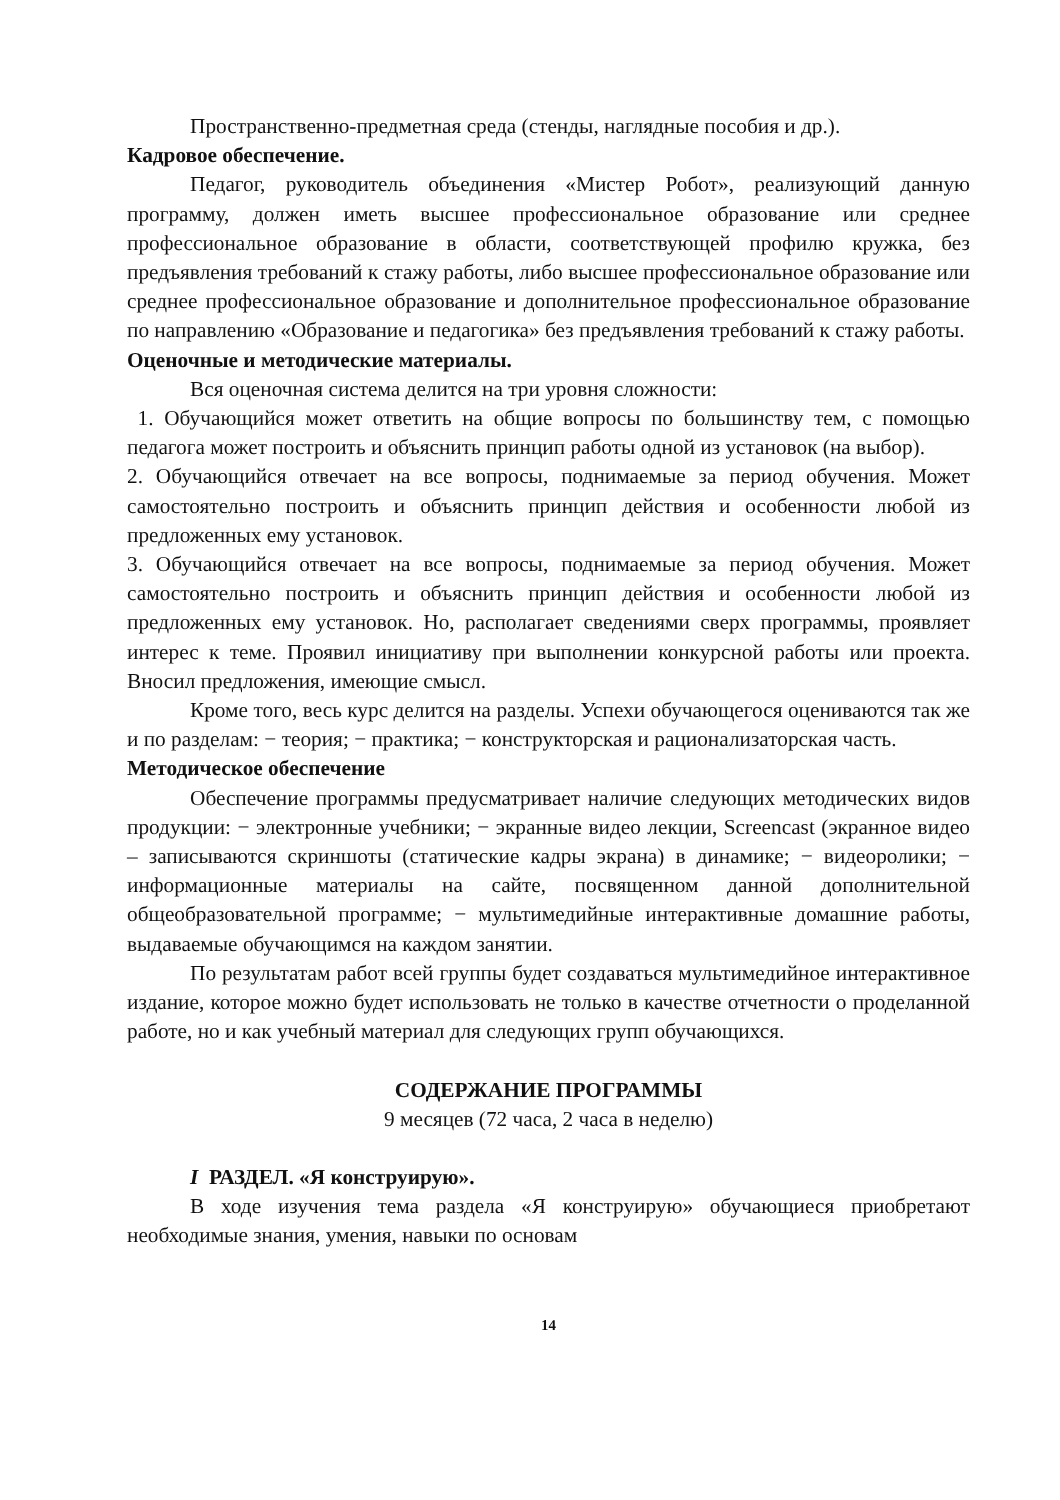Пространственно-предметная среда (стенды, наглядные пособия и др.).
Кадровое обеспечение.
Педагог, руководитель объединения «Мистер Робот», реализующий данную программу, должен иметь высшее профессиональное образование или среднее профессиональное образование в области, соответствующей профилю кружка, без предъявления требований к стажу работы, либо высшее профессиональное образование или среднее профессиональное образование и дополнительное профессиональное образование по направлению «Образование и педагогика» без предъявления требований к стажу работы.
Оценочные и методические материалы.
Вся оценочная система делится на три уровня сложности:
1. Обучающийся может ответить на общие вопросы по большинству тем, с помощью педагога может построить и объяснить принцип работы одной из установок (на выбор).
2. Обучающийся отвечает на все вопросы, поднимаемые за период обучения. Может самостоятельно построить и объяснить принцип действия и особенности любой из предложенных ему установок.
3. Обучающийся отвечает на все вопросы, поднимаемые за период обучения. Может самостоятельно построить и объяснить принцип действия и особенности любой из предложенных ему установок. Но, располагает сведениями сверх программы, проявляет интерес к теме. Проявил инициативу при выполнении конкурсной работы или проекта. Вносил предложения, имеющие смысл.
Кроме того, весь курс делится на разделы. Успехи обучающегося оцениваются так же и по разделам: − теория; − практика; − конструкторская и рационализаторская часть.
Методическое обеспечение
Обеспечение программы предусматривает наличие следующих методических видов продукции: − электронные учебники; − экранные видео лекции, Screencast (экранное видео – записываются скриншоты (статические кадры экрана) в динамике; − видеоролики; − информационные материалы на сайте, посвященном данной дополнительной общеобразовательной программе; − мультимедийные интерактивные домашние работы, выдаваемые обучающимся на каждом занятии.
По результатам работ всей группы будет создаваться мультимедийное интерактивное издание, которое можно будет использовать не только в качестве отчетности о проделанной работе, но и как учебный материал для следующих групп обучающихся.
СОДЕРЖАНИЕ ПРОГРАММЫ
9 месяцев (72 часа, 2 часа в неделю)
I РАЗДЕЛ. «Я конструирую».
В ходе изучения тема раздела «Я конструирую» обучающиеся приобретают необходимые знания, умения, навыки по основам
14